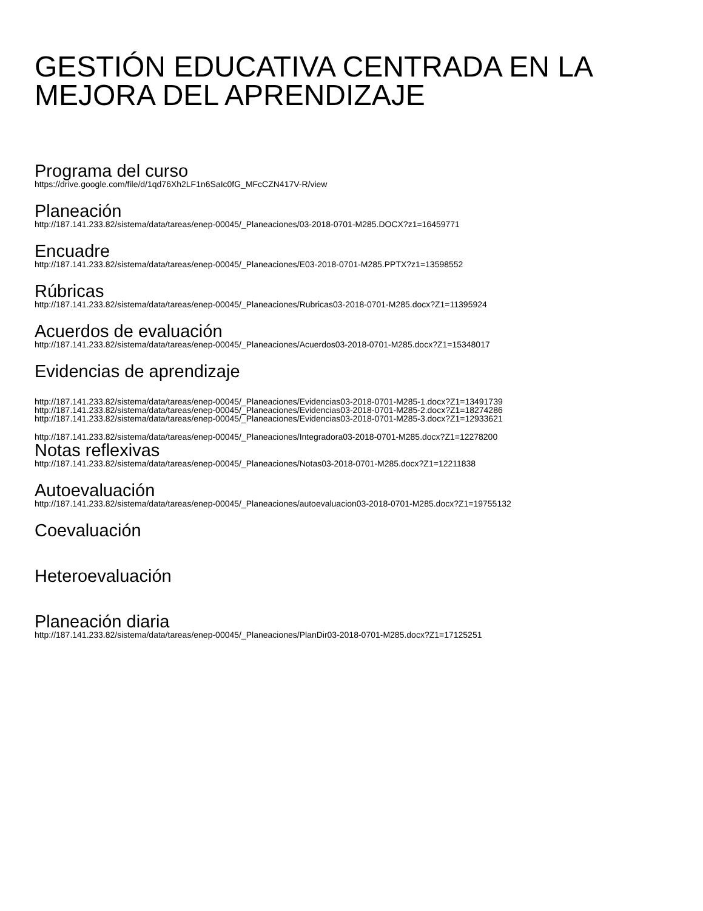GESTIÓN EDUCATIVA CENTRADA EN LA MEJORA DEL APRENDIZAJE
Programa del curso
https://drive.google.com/file/d/1qd76Xh2LF1n6SaIc0fG_MFcCZN417V-R/view
Planeación
http://187.141.233.82/sistema/data/tareas/enep-00045/_Planeaciones/03-2018-0701-M285.DOCX?z1=16459771
Encuadre
http://187.141.233.82/sistema/data/tareas/enep-00045/_Planeaciones/E03-2018-0701-M285.PPTX?z1=13598552
Rúbricas
http://187.141.233.82/sistema/data/tareas/enep-00045/_Planeaciones/Rubricas03-2018-0701-M285.docx?Z1=11395924
Acuerdos de evaluación
http://187.141.233.82/sistema/data/tareas/enep-00045/_Planeaciones/Acuerdos03-2018-0701-M285.docx?Z1=15348017
Evidencias de aprendizaje
http://187.141.233.82/sistema/data/tareas/enep-00045/_Planeaciones/Evidencias03-2018-0701-M285-1.docx?Z1=13491739
http://187.141.233.82/sistema/data/tareas/enep-00045/_Planeaciones/Evidencias03-2018-0701-M285-2.docx?Z1=18274286
http://187.141.233.82/sistema/data/tareas/enep-00045/_Planeaciones/Evidencias03-2018-0701-M285-3.docx?Z1=12933621
http://187.141.233.82/sistema/data/tareas/enep-00045/_Planeaciones/Integradora03-2018-0701-M285.docx?Z1=12278200
Notas reflexivas
http://187.141.233.82/sistema/data/tareas/enep-00045/_Planeaciones/Notas03-2018-0701-M285.docx?Z1=12211838
Autoevaluación
http://187.141.233.82/sistema/data/tareas/enep-00045/_Planeaciones/autoevaluacion03-2018-0701-M285.docx?Z1=19755132
Coevaluación
Heteroevaluación
Planeación diaria
http://187.141.233.82/sistema/data/tareas/enep-00045/_Planeaciones/PlanDir03-2018-0701-M285.docx?Z1=17125251